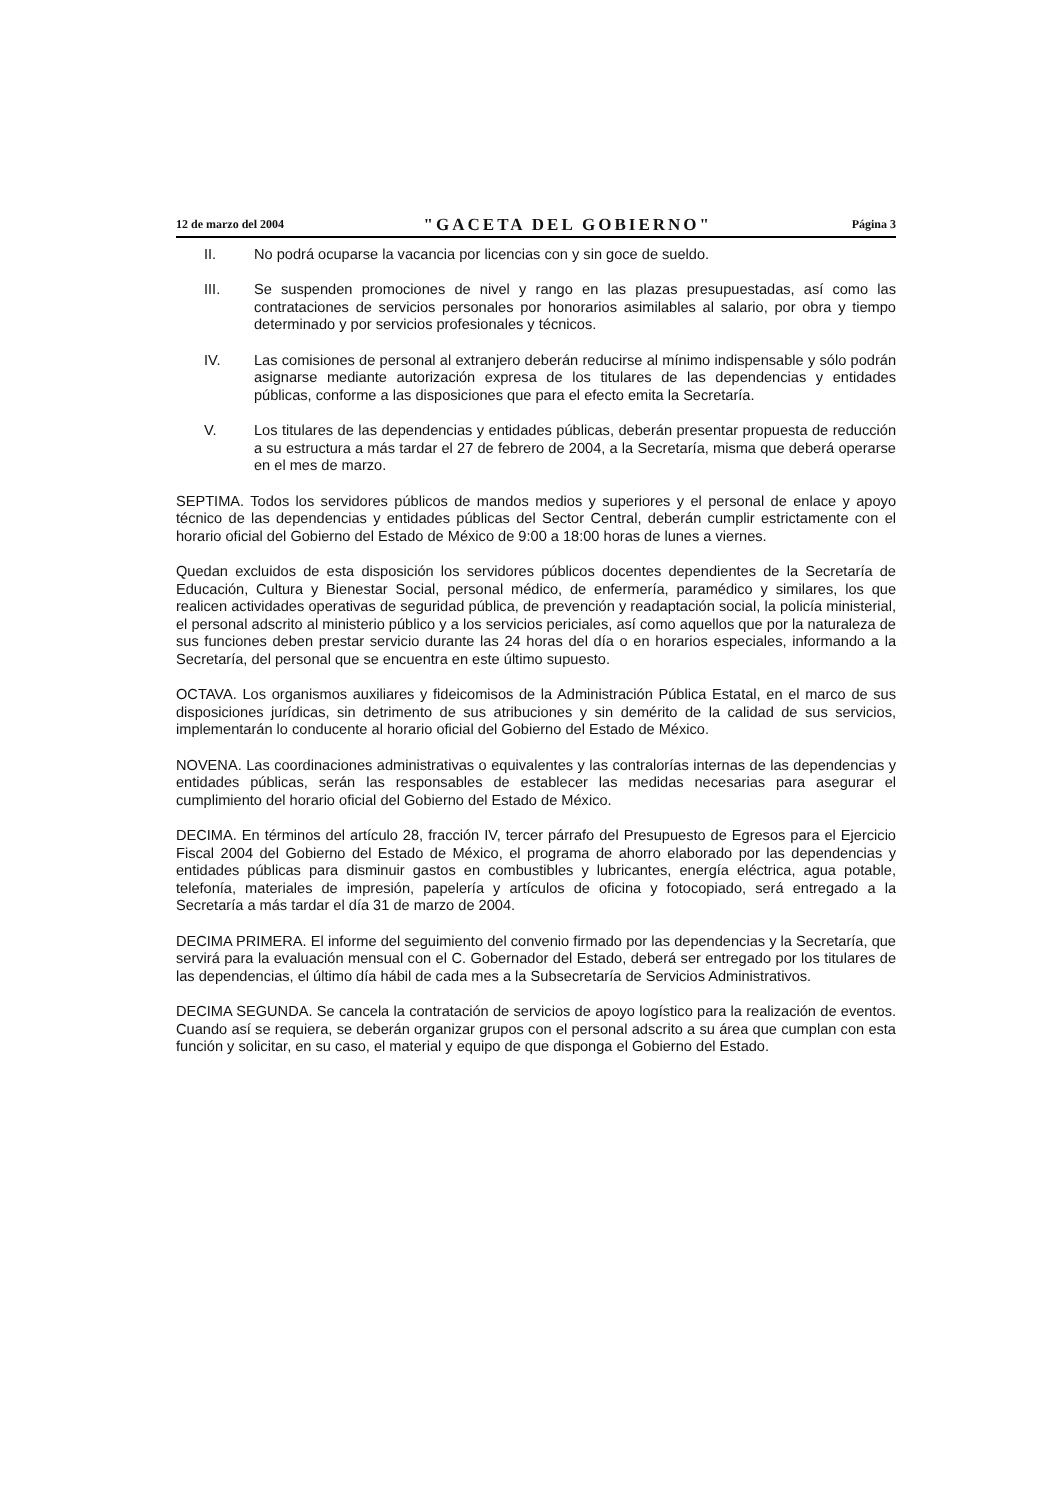12 de marzo del 2004 "GACETA DEL GOBIERNO" Página 3
II. No podrá ocuparse la vacancia por licencias con y sin goce de sueldo.
III. Se suspenden promociones de nivel y rango en las plazas presupuestadas, así como las contrataciones de servicios personales por honorarios asimilables al salario, por obra y tiempo determinado y por servicios profesionales y técnicos.
IV. Las comisiones de personal al extranjero deberán reducirse al mínimo indispensable y sólo podrán asignarse mediante autorización expresa de los titulares de las dependencias y entidades públicas, conforme a las disposiciones que para el efecto emita la Secretaría.
V. Los titulares de las dependencias y entidades públicas, deberán presentar propuesta de reducción a su estructura a más tardar el 27 de febrero de 2004, a la Secretaría, misma que deberá operarse en el mes de marzo.
SEPTIMA. Todos los servidores públicos de mandos medios y superiores y el personal de enlace y apoyo técnico de las dependencias y entidades públicas del Sector Central, deberán cumplir estrictamente con el horario oficial del Gobierno del Estado de México de 9:00 a 18:00 horas de lunes a viernes.
Quedan excluidos de esta disposición los servidores públicos docentes dependientes de la Secretaría de Educación, Cultura y Bienestar Social, personal médico, de enfermería, paramédico y similares, los que realicen actividades operativas de seguridad pública, de prevención y readaptación social, la policía ministerial, el personal adscrito al ministerio público y a los servicios periciales, así como aquellos que por la naturaleza de sus funciones deben prestar servicio durante las 24 horas del día o en horarios especiales, informando a la Secretaría, del personal que se encuentra en este último supuesto.
OCTAVA. Los organismos auxiliares y fideicomisos de la Administración Pública Estatal, en el marco de sus disposiciones jurídicas, sin detrimento de sus atribuciones y sin demérito de la calidad de sus servicios, implementarán lo conducente al horario oficial del Gobierno del Estado de México.
NOVENA. Las coordinaciones administrativas o equivalentes y las contralorías internas de las dependencias y entidades públicas, serán las responsables de establecer las medidas necesarias para asegurar el cumplimiento del horario oficial del Gobierno del Estado de México.
DECIMA. En términos del artículo 28, fracción IV, tercer párrafo del Presupuesto de Egresos para el Ejercicio Fiscal 2004 del Gobierno del Estado de México, el programa de ahorro elaborado por las dependencias y entidades públicas para disminuir gastos en combustibles y lubricantes, energía eléctrica, agua potable, telefonía, materiales de impresión, papelería y artículos de oficina y fotocopiado, será entregado a la Secretaría a más tardar el día 31 de marzo de 2004.
DECIMA PRIMERA. El informe del seguimiento del convenio firmado por las dependencias y la Secretaría, que servirá para la evaluación mensual con el C. Gobernador del Estado, deberá ser entregado por los titulares de las dependencias, el último día hábil de cada mes a la Subsecretaría de Servicios Administrativos.
DECIMA SEGUNDA. Se cancela la contratación de servicios de apoyo logístico para la realización de eventos. Cuando así se requiera, se deberán organizar grupos con el personal adscrito a su área que cumplan con esta función y solicitar, en su caso, el material y equipo de que disponga el Gobierno del Estado.